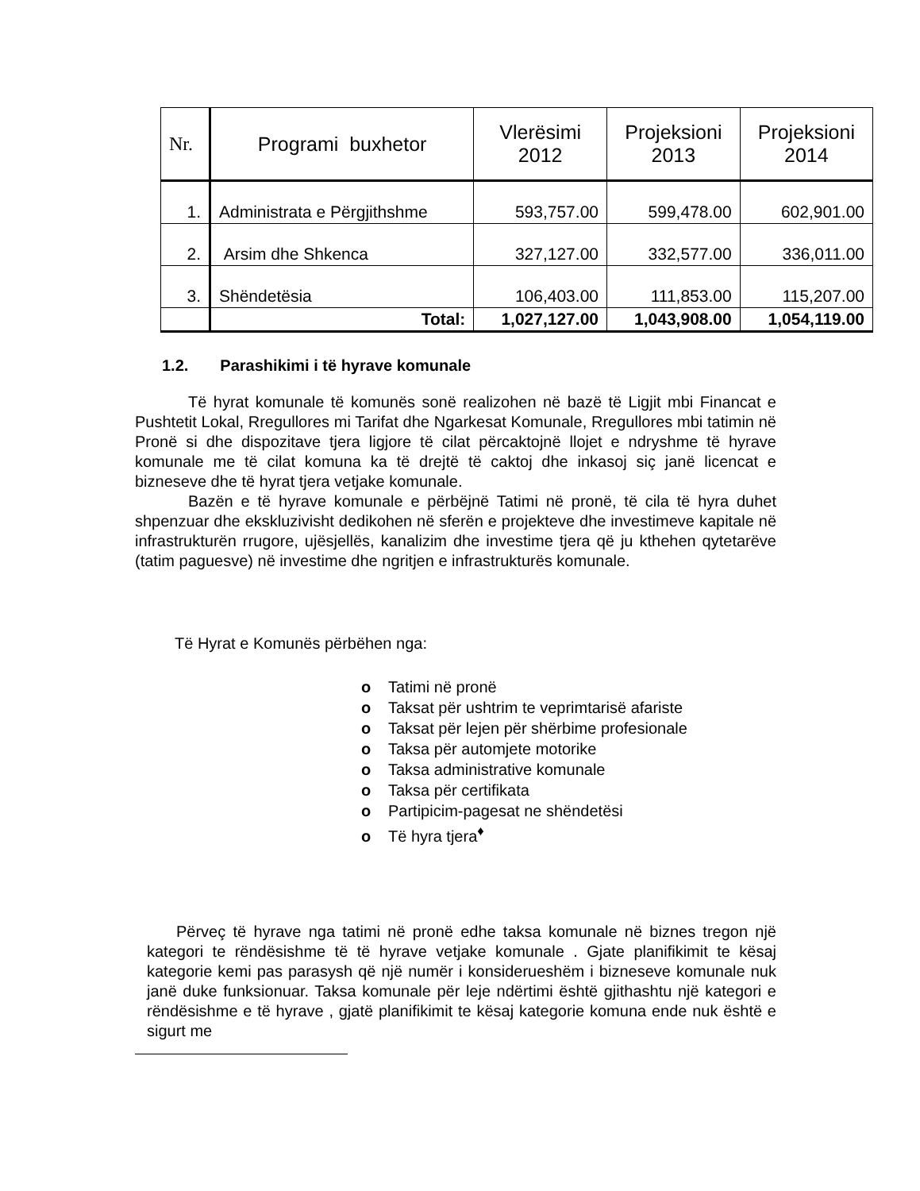| Nr. | Programi buxhetor | Vlerësimi 2012 | Projeksioni 2013 | Projeksioni 2014 |
| --- | --- | --- | --- | --- |
| 1. | Administrata e Përgjithshme | 593,757.00 | 599,478.00 | 602,901.00 |
| 2. | Arsim dhe Shkenca | 327,127.00 | 332,577.00 | 336,011.00 |
| 3. | Shëndetësia | 106,403.00 | 111,853.00 | 115,207.00 |
| | Total: | 1,027,127.00 | 1,043,908.00 | 1,054,119.00 |
1.2. Parashikimi i të hyrave komunale
Të hyrat komunale të komunës sonë realizohen në bazë të Ligjit mbi Financat e Pushtetit Lokal, Rregullores mi Tarifat dhe Ngarkesat Komunale, Rregullores mbi tatimin në Pronë si dhe dispozitave tjera ligjore të cilat përcaktojnë llojet e ndryshme të hyrave komunale me të cilat komuna ka të drejtë të caktoj dhe inkasoj siç janë licencat e bizneseve dhe të hyrat tjera vetjake komunale.
Bazën e të hyrave komunale e përbëjnë Tatimi në pronë, të cila të hyra duhet shpenzuar dhe ekskluzivisht dedikohen në sferën e projekteve dhe investimeve kapitale në infrastrukturën rrugore, ujësjellës, kanalizim dhe investime tjera që ju kthehen qytetarëve (tatim paguesve) në investime dhe ngritjen e infrastrukturës komunale.
Të Hyrat e Komunës përbëhen nga:
o Tatimi në pronë
o Taksat për ushtrim te veprimtarisë afariste
o Taksat për lejen për shërbime profesionale
o Taksa për automjete motorike
o Taksa administrative komunale
o Taksa për certifikata
o Partipicim-pagesat ne shëndetësi
o Të hyra tjera<sup>♦</sup>
Përveç të hyrave nga tatimi në pronë edhe taksa komunale në biznes tregon një kategori te rëndësishme të të hyrave vetjake komunale . Gjate planifikimit te kësaj kategorie kemi pas parasysh që një numër i konsiderueshëm i bizneseve komunale nuk janë duke funksionuar. Taksa komunale për leje ndërtimi është gjithashtu një kategori e rëndësishme e të hyrave , gjatë planifikimit te kësaj kategorie komuna ende nuk është e sigurt me